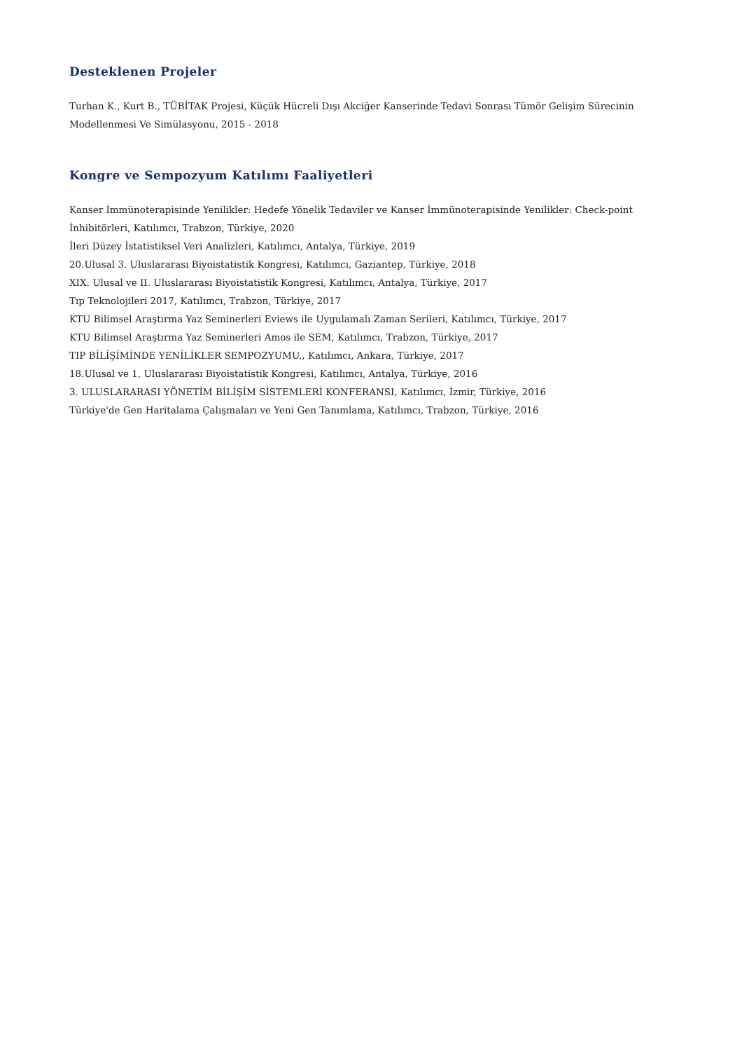Desteklenen Projeler
Turhan K., Kurt B., TÜBİTAK Projesi, Küçük Hücreli Dışı Akciğer Kanserinde Tedavi Sonrası Tümör Gelişim Sürecinin Modellenmesi Ve Simülasyonu, 2015 - 2018
Kongre ve Sempozyum Katılımı Faaliyetleri
Kanser İmmünoterapisinde Yenilikler: Hedefe Yönelik Tedaviler ve Kanser İmmünoterapisinde Yenilikler: Check-point İnhibitörleri, Katılımcı, Trabzon, Türkiye, 2020
İleri Düzey İstatistiksel Veri Analizleri, Katılımcı, Antalya, Türkiye, 2019
20.Ulusal 3. Uluslararası Biyoistatistik Kongresi, Katılımcı, Gaziantep, Türkiye, 2018
XIX. Ulusal ve II. Uluslararası Biyoistatistik Kongresi, Katılımcı, Antalya, Türkiye, 2017
Tıp Teknolojileri 2017, Katılımcı, Trabzon, Türkiye, 2017
KTU Bilimsel Araştırma Yaz Seminerleri Eviews ile Uygulamalı Zaman Serileri, Katılımcı, Türkiye, 2017
KTU Bilimsel Araştırma Yaz Seminerleri Amos ile SEM, Katılımcı, Trabzon, Türkiye, 2017
TIP BİLİŞİMİNDE YENİLİKLER SEMPOZYUMU,, Katılımcı, Ankara, Türkiye, 2017
18.Ulusal ve 1. Uluslararası Biyoistatistik Kongresi, Katılımcı, Antalya, Türkiye, 2016
3. ULUSLARARASI YÖNETİM BİLİŞİM SİSTEMLERİ KONFERANSI, Katılımcı, İzmir, Türkiye, 2016
Türkiye'de Gen Haritalama Çalışmaları ve Yeni Gen Tanımlama, Katılımcı, Trabzon, Türkiye, 2016